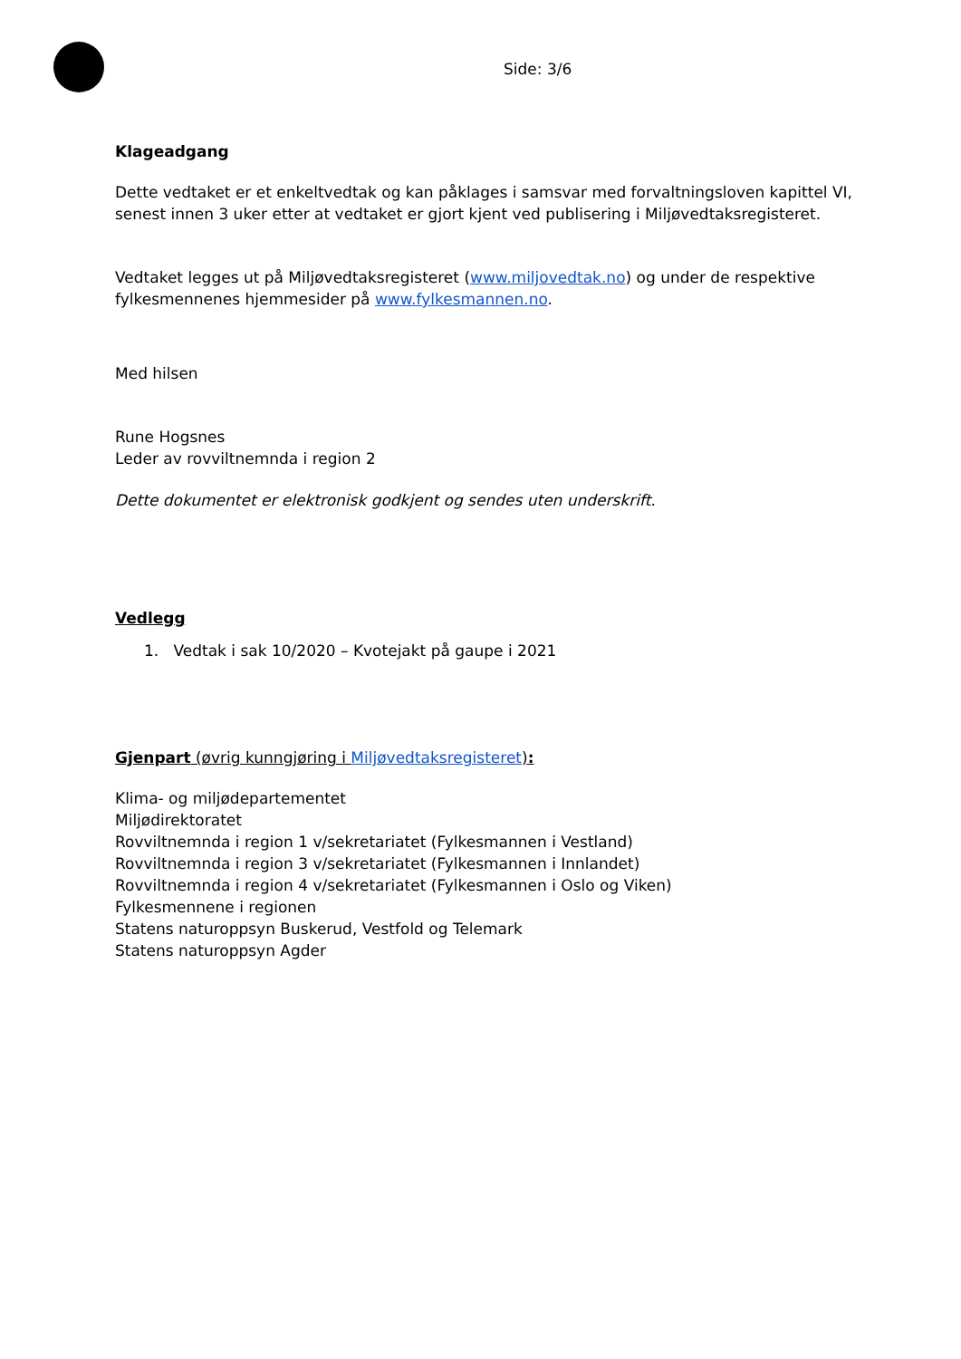Side: 3/6
Klageadgang
Dette vedtaket er et enkeltvedtak og kan påklages i samsvar med forvaltningsloven kapittel VI, senest innen 3 uker etter at vedtaket er gjort kjent ved publisering i Miljøvedtaksregisteret.
Vedtaket legges ut på Miljøvedtaksregisteret (www.miljovedtak.no) og under de respektive fylkesmennenes hjemmesider på www.fylkesmannen.no.
Med hilsen
Rune Hogsnes
Leder av rovviltnemnda i region 2
Dette dokumentet er elektronisk godkjent og sendes uten underskrift.
Vedlegg
1. Vedtak i sak 10/2020 – Kvotejakt på gaupe i 2021
Gjenpart (øvrig kunngjøring i Miljøvedtaksregisteret):
Klima- og miljødepartementet
Miljødirektoratet
Rovviltnemnda i region 1 v/sekretariatet (Fylkesmannen i Vestland)
Rovviltnemnda i region 3 v/sekretariatet (Fylkesmannen i Innlandet)
Rovviltnemnda i region 4 v/sekretariatet (Fylkesmannen i Oslo og Viken)
Fylkesmennene i regionen
Statens naturoppsyn Buskerud, Vestfold og Telemark
Statens naturoppsyn Agder